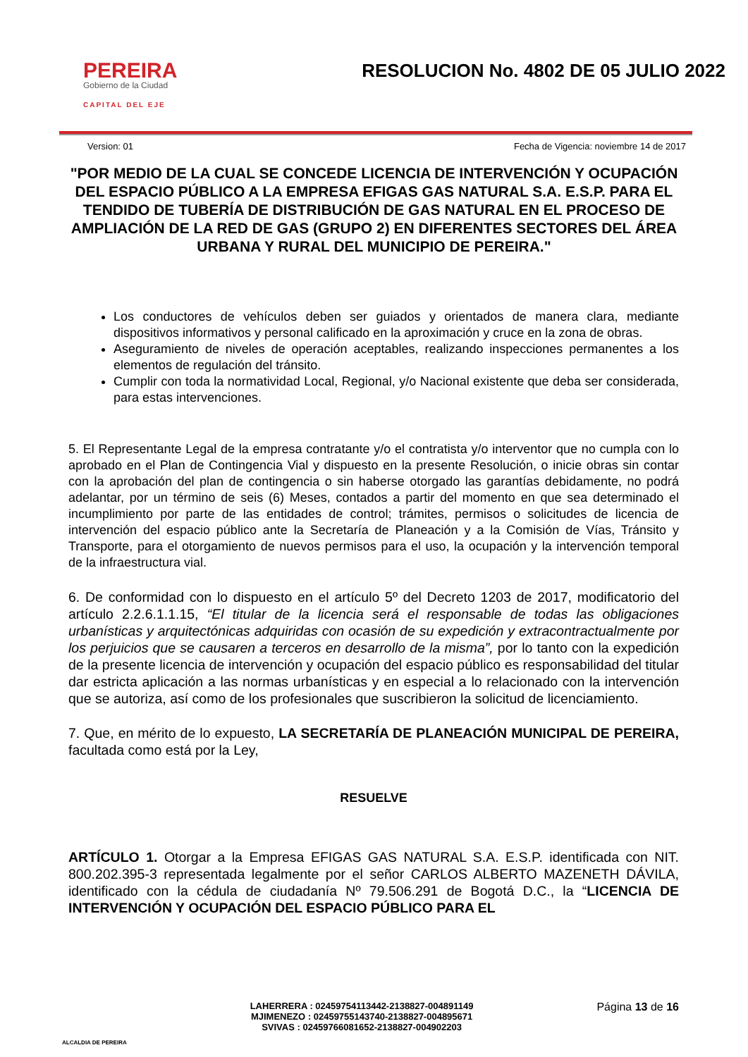PEREIRA
Gobierno de la Ciudad
CAPITAL DEL EJE
RESOLUCION No. 4802 DE 05 JULIO 2022
Version: 01 Fecha de Vigencia: noviembre 14 de 2017
"POR MEDIO DE LA CUAL SE CONCEDE LICENCIA DE INTERVENCIÓN Y OCUPACIÓN DEL ESPACIO PÚBLICO A LA EMPRESA EFIGAS GAS NATURAL S.A. E.S.P. PARA EL TENDIDO DE TUBERÍA DE DISTRIBUCIÓN DE GAS NATURAL EN EL PROCESO DE AMPLIACIÓN DE LA RED DE GAS (GRUPO 2) EN DIFERENTES SECTORES DEL ÁREA URBANA Y RURAL DEL MUNICIPIO DE PEREIRA."
Los conductores de vehículos deben ser guiados y orientados de manera clara, mediante dispositivos informativos y personal calificado en la aproximación y cruce en la zona de obras.
Aseguramiento de niveles de operación aceptables, realizando inspecciones permanentes a los elementos de regulación del tránsito.
Cumplir con toda la normatividad Local, Regional, y/o Nacional existente que deba ser considerada, para estas intervenciones.
5. El Representante Legal de la empresa contratante y/o el contratista y/o interventor que no cumpla con lo aprobado en el Plan de Contingencia Vial y dispuesto en la presente Resolución, o inicie obras sin contar con la aprobación del plan de contingencia o sin haberse otorgado las garantías debidamente, no podrá adelantar, por un término de seis (6) Meses, contados a partir del momento en que sea determinado el incumplimiento por parte de las entidades de control; trámites, permisos o solicitudes de licencia de intervención del espacio público ante la Secretaría de Planeación y a la Comisión de Vías, Tránsito y Transporte, para el otorgamiento de nuevos permisos para el uso, la ocupación y la intervención temporal de la infraestructura vial.
6. De conformidad con lo dispuesto en el artículo 5º del Decreto 1203 de 2017, modificatorio del artículo 2.2.6.1.1.15, “El titular de la licencia será el responsable de todas las obligaciones urbanísticas y arquitectónicas adquiridas con ocasión de su expedición y extracontractualmente por los perjuicios que se causaren a terceros en desarrollo de la misma”, por lo tanto con la expedición de la presente licencia de intervención y ocupación del espacio público es responsabilidad del titular dar estricta aplicación a las normas urbanísticas y en especial a lo relacionado con la intervención que se autoriza, así como de los profesionales que suscribieron la solicitud de licenciamiento.
7. Que, en mérito de lo expuesto, LA SECRETARÍA DE PLANEACIÓN MUNICIPAL DE PEREIRA, facultada como está por la Ley,
RESUELVE
ARTÍCULO 1. Otorgar a la Empresa EFIGAS GAS NATURAL S.A. E.S.P. identificada con NIT. 800.202.395-3 representada legalmente por el señor CARLOS ALBERTO MAZENETH DÁVILA, identificado con la cédula de ciudadanía Nº 79.506.291 de Bogotá D.C., la “LICENCIA DE INTERVENCIÓN Y OCUPACIÓN DEL ESPACIO PÚBLICO PARA EL
ALCALDIA DE PEREIRA
LAHERRERA : 02459754113442-2138827-004891149
MJIMENEZO : 02459755143740-2138827-004895671
SVIVAS : 02459766081652-2138827-004902203
Página 13 de 16